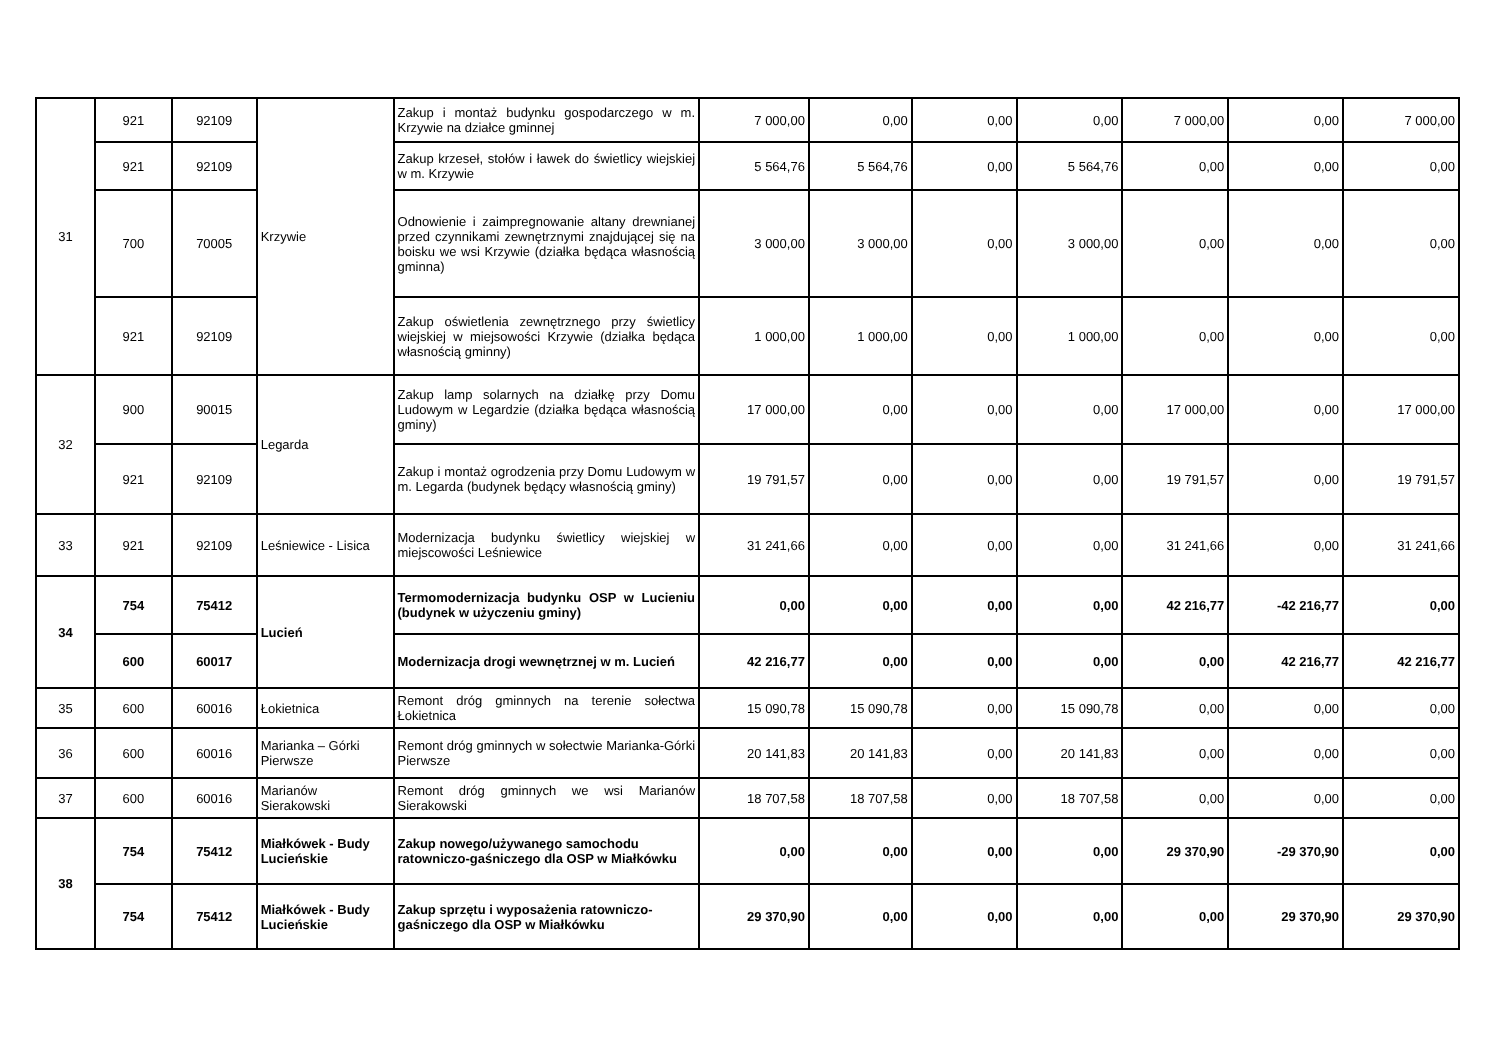| 31 | 921 | 92109 | Krzywie | Zakup i montaż budynku gospodarczego w m. Krzywie na działce gminnej | 7 000,00 | 0,00 | 0,00 | 0,00 | 7 000,00 | 0,00 | 7 000,00 |
| | 921 | 92109 | | Zakup krzeseł, stołów i ławek do świetlicy wiejskiej w m. Krzywie | 5 564,76 | 5 564,76 | 0,00 | 5 564,76 | 0,00 | 0,00 | 0,00 |
| | 700 | 70005 | | Odnowienie i zaimpregnowanie altany drewnianej przed czynnikami zewnętrznymi znajdującej się na boisku we wsi Krzywie (działka będąca własnością gminna) | 3 000,00 | 3 000,00 | 0,00 | 3 000,00 | 0,00 | 0,00 | 0,00 |
| | 921 | 92109 | | Zakup oświetlenia zewnętrznego przy świetlicy wiejskiej w miejsowości Krzywie (działka będąca własnością gminny) | 1 000,00 | 1 000,00 | 0,00 | 1 000,00 | 0,00 | 0,00 | 0,00 |
| 32 | 900 | 90015 | Legarda | Zakup lamp solarnych na działkę przy Domu Ludowym w Legardzie (działka będąca własnością gminy) | 17 000,00 | 0,00 | 0,00 | 0,00 | 17 000,00 | 0,00 | 17 000,00 |
| | 921 | 92109 | | Zakup i montaż ogrodzenia przy Domu Ludowym w m. Legarda (budynek będący własnością gminy) | 19 791,57 | 0,00 | 0,00 | 0,00 | 19 791,57 | 0,00 | 19 791,57 |
| 33 | 921 | 92109 | Leśniewice - Lisica | Modernizacja budynku świetlicy wiejskiej w miejscowości Leśniewice | 31 241,66 | 0,00 | 0,00 | 0,00 | 31 241,66 | 0,00 | 31 241,66 |
| 34 | 754 | 75412 | Lucień | Termomodernizacja budynku OSP w Lucieniu (budynek w użyczeniu gminy) | 0,00 | 0,00 | 0,00 | 0,00 | 42 216,77 | -42 216,77 | 0,00 |
| | 600 | 60017 | | Modernizacja drogi wewnętrznej w m. Lucień | 42 216,77 | 0,00 | 0,00 | 0,00 | 0,00 | 42 216,77 | 42 216,77 |
| 35 | 600 | 60016 | Łokietnica | Remont dróg gminnych na terenie sołectwa Łokietnica | 15 090,78 | 15 090,78 | 0,00 | 15 090,78 | 0,00 | 0,00 | 0,00 |
| 36 | 600 | 60016 | Marianka – Górki Pierwsze | Remont dróg gminnych w sołectwie Marianka-Górki Pierwsze | 20 141,83 | 20 141,83 | 0,00 | 20 141,83 | 0,00 | 0,00 | 0,00 |
| 37 | 600 | 60016 | Marianów Sierakowski | Remont dróg gminnych we wsi Marianów Sierakowski | 18 707,58 | 18 707,58 | 0,00 | 18 707,58 | 0,00 | 0,00 | 0,00 |
| 38 | 754 | 75412 | Miałkówek - Budy Lucieńskie | Zakup nowego/używanego samochodu ratowniczo-gaśniczego dla OSP w Miałkówku | 0,00 | 0,00 | 0,00 | 0,00 | 29 370,90 | -29 370,90 | 0,00 |
| | 754 | 75412 | Miałkówek - Budy Lucieńskie | Zakup sprzętu i wyposażenia ratowniczo-gaśniczego dla OSP w Miałkówku | 29 370,90 | 0,00 | 0,00 | 0,00 | 0,00 | 29 370,90 | 29 370,90 |